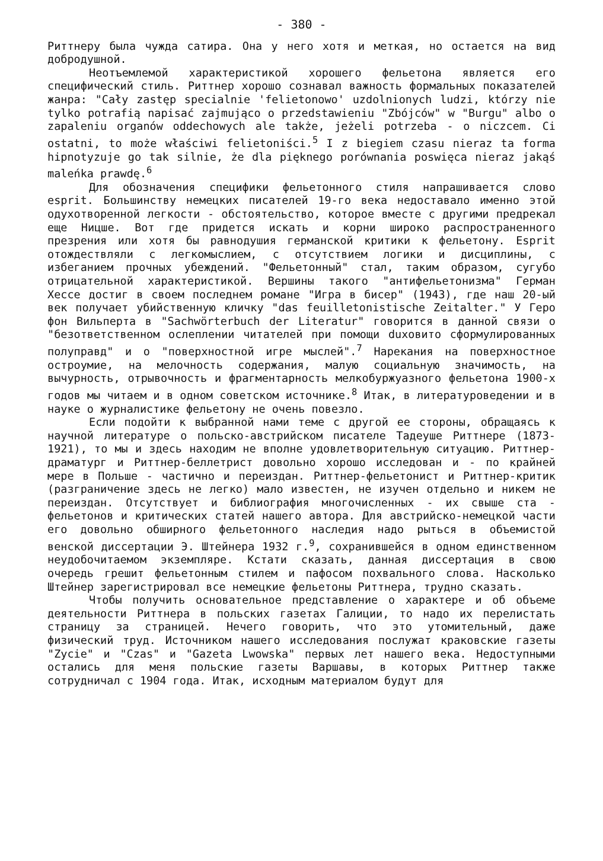- 380 -
Риттнеру была чужда сатира. Она у него хотя и меткая, но остается на вид добродушной.
Неотъемлемой характеристикой хорошего фельетона является его специфический стиль. Риттнер хорошо сознавал важность формальных показателей жанра: "Cały zastęp specialnie 'felietonowo' uzdolnionych ludzi, którzy nie tylko potrafią napisać zajmująco o przedstawieniu "Zbójców" w "Burgu" albo o zapaleniu organów oddechowych ale także, jeżeli potrzeba - o niczcem. Ci ostatni, to może właściwi felietoniści.<sup>5</sup> I z biegiem czasu nieraz ta forma hipnotyzuje go tak silnie, że dla pięknego porównania poswięca nieraz jakąś maleńka prawdę.<sup>6</sup>
Для обозначения специфики фельетонного стиля напрашивается слово esprit. Большинству немецких писателей 19-го века недоставало именно этой одухотворенной легкости - обстоятельство, которое вместе с другими предрекал еще Ницше. Вот где придется искать и корни широко распространенного презрения или хотя бы равнодушия германской критики к фельетону. Esprit отождествляли с легкомыслием, с отсутствием логики и дисциплины, с избеганием прочных убеждений. "Фельетонный" стал, таким образом, сугубо отрицательной характеристикой. Вершины такого "антифельетонизма" Герман Хессе достиг в своем последнем романе "Игра в бисер" (1943), где наш 20-ый век получает убийственную кличку "das feuilletonistische Zeitalter." У Геро фон Вильперта в "Sachwörterbuch der Literatur" говорится в данной связи о "безответственном ослеплении читателей при помощи duховито сформулированных полуправд" и о "поверхностной игре мыслей".<sup>7</sup> Нарекания на поверхностное остроумие, на мелочность содержания, малую социальную значимость, на вычурность, отрывочность и фрагментарность мелкобуржуазного фельетона 1900-х годов мы читаем и в одном советском источнике.<sup>8</sup> Итак, в литературоведении и в науке о журналистике фельетону не очень повезло.
Если подойти к выбранной нами теме с другой ее стороны, обращаясь к научной литературе о польско-австрийском писателе Тадеуше Риттнере (1873-1921), то мы и здесь находим не вполне удовлетворительную ситуацию. Риттнер-драматург и Риттнер-беллетрист довольно хорошо исследован и - по крайней мере в Польше - частично и переиздан. Риттнер-фельетонист и Риттнер-критик (разграничение здесь не легко) мало известен, не изучен отдельно и никем не переиздан. Отсутствует и библиография многочисленных - их свыше ста - фельетонов и критических статей нашего автора. Для австрийско-немецкой части его довольно обширного фельетонного наследия надо рыться в объемистой венской диссертации Э. Штейнера 1932 г.<sup>9</sup>, сохранившейся в одном единственном неудобочитаемом экземпляре. Кстати сказать, данная диссертация в свою очередь грешит фельетонным стилем и пафосом похвального слова. Насколько Штейнер зарегистрировал все немецкие фельетоны Риттнера, трудно сказать.
Чтобы получить основательное представление о характере и об объеме деятельности Риттнера в польских газетах Галиции, то надо их перелистать страницу за страницей. Нечего говорить, что это утомительный, даже физический труд. Источником нашего исследования послужат краковские газеты "Zycie" и "Czas" и "Gazeta Lwowska" первых лет нашего века. Недоступными остались для меня польские газеты Варшавы, в которых Риттнер также сотрудничал с 1904 года. Итак, исходным материалом будут для